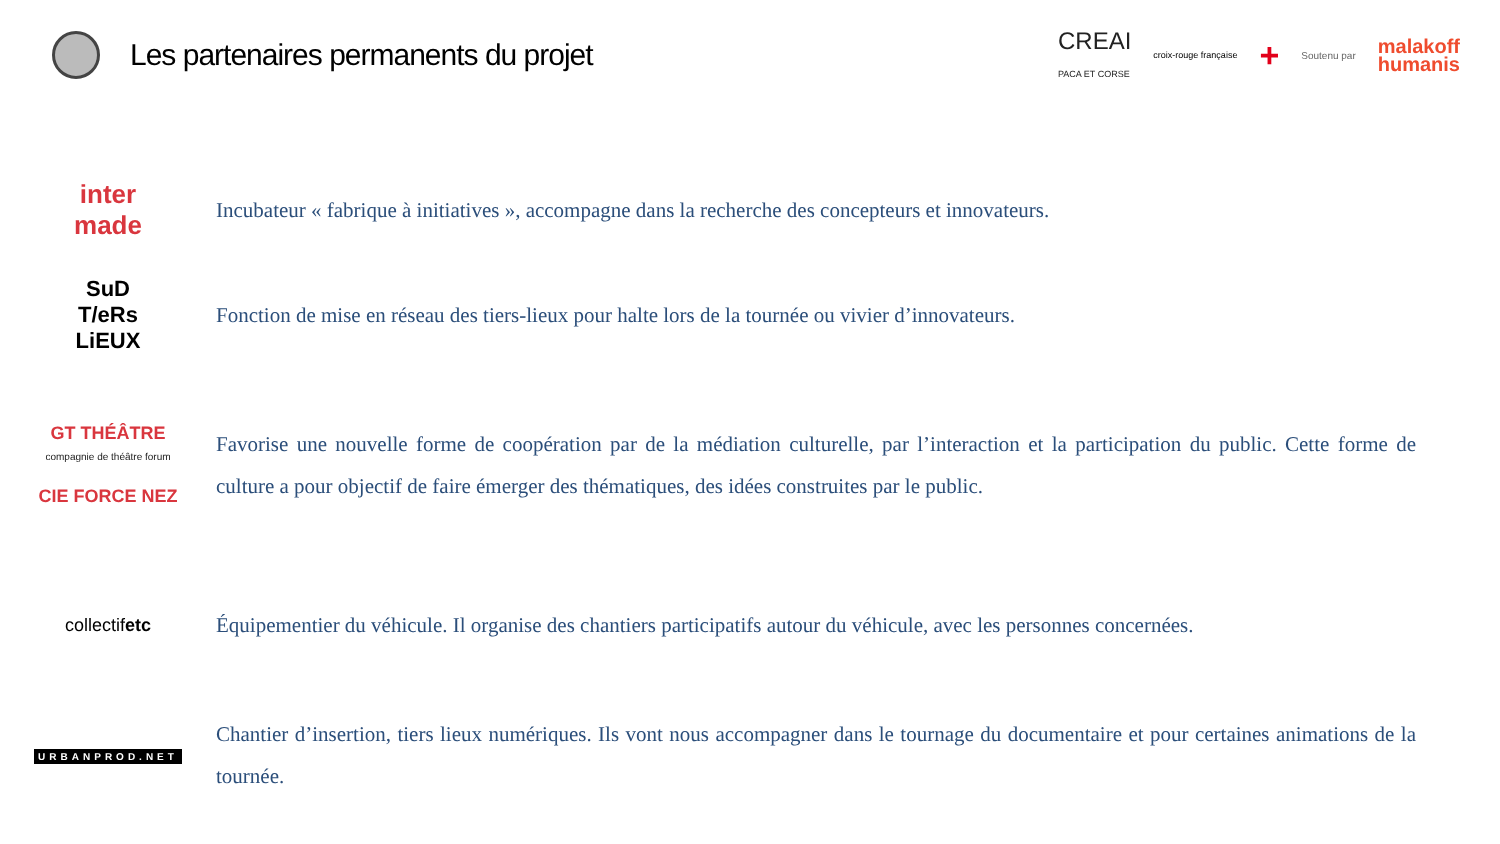Les partenaires permanents du projet
CREAI
PACA ET CORSE croix-rouge française + Soutenu par malakoff
humanis
inter
made
Incubateur « fabrique à initiatives », accompagne dans la recherche des concepteurs et innovateurs.
SuD
T/eRs
LiEUX
Fonction de mise en réseau des tiers-lieux pour halte lors de la tournée ou vivier d’innovateurs.
GT THÉÂTRE
compagnie de théâtre forum
CIE FORCE NEZ
Favorise une nouvelle forme de coopération par de la médiation culturelle, par l’interaction et la participation du public. Cette forme de culture a pour objectif de faire émerger des thématiques, des idées construites par le public.
collectifetc
Équipementier du véhicule. Il organise des chantiers participatifs autour du véhicule, avec les personnes concernées.
URBANPROD.NET
Chantier d’insertion, tiers lieux numériques. Ils vont nous accompagner dans le tournage du documentaire et pour certaines animations de la tournée.